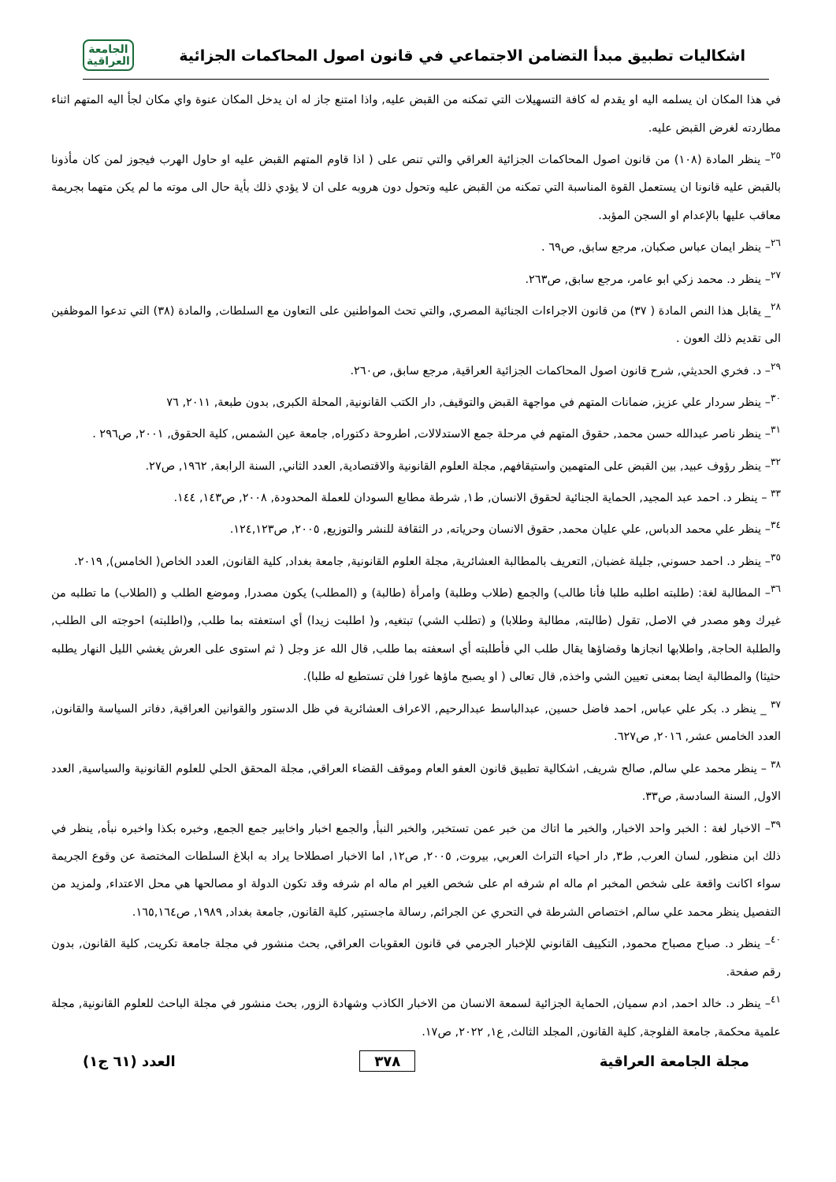اشكاليات تطبيق مبدأ التضامن الاجتماعي في قانون اصول المحاكمات الجزائية
الجامعة
العراقية
في هذا المكان ان يسلمه اليه او يقدم له كافة التسهيلات التي تمكنه من القبض عليه, واذا امتنع جاز له ان يدخل المكان عنوة واي مكان لجأ اليه المتهم اثناء مطاردته لغرض القبض عليه.
<sup>٢٥</sup>– ينظر المادة (١٠٨) من قانون اصول المحاكمات الجزائية العراقي والتي تنص على ( اذا قاوم المتهم القبض عليه او حاول الهرب فيجوز لمن كان مأذونا بالقبض عليه قانونا ان يستعمل القوة المناسبة التي تمكنه من القبض عليه وتحول دون هروبه على ان لا يؤدي ذلك بأية حال الى موته ما لم يكن متهما بجريمة معاقب عليها بالإعدام او السجن المؤبد.
<sup>٢٦</sup>– ينظر ايمان عباس صكبان, مرجع سابق, ص٦٩ .
<sup>٢٧</sup>– ينظر د. محمد زكي ابو عامر، مرجع سابق, ص٢٦٣.
<sup>٢٨</sup>_ يقابل هذا النص المادة ( ٣٧) من قانون الاجراءات الجنائية المصري, والتي تحث المواطنين على التعاون مع السلطات, والمادة (٣٨) التي تدعوا الموظفين الى تقديم ذلك العون .
<sup>٢٩</sup>– د. فخري الحديثي, شرح قانون اصول المحاكمات الجزائية العراقية, مرجع سابق, ص٢٦٠.
<sup>٣٠</sup>– ينظر سردار علي عزيز, ضمانات المتهم في مواجهة القبض والتوقيف, دار الكتب القانونية, المحلة الكبرى, بدون طبعة, ٢٠١١, ٧٦
<sup>٣١</sup>– ينظر ناصر عبدالله حسن محمد, حقوق المتهم في مرحلة جمع الاستدلالات, اطروحة دكتوراه, جامعة عين الشمس, كلية الحقوق, ٢٠٠١, ص٢٩٦ .
<sup>٣٢</sup>– ينظر رؤوف عبيد, بين القبض على المتهمين واستيقافهم, مجلة العلوم القانونية والاقتصادية, العدد الثاني, السنة الرابعة, ١٩٦٢, ص٢٧.
<sup>٣٣</sup> – ينظر د. احمد عبد المجيد, الحماية الجنائية لحقوق الانسان, ط١, شرطة مطابع السودان للعملة المحدودة, ٢٠٠٨, ص١٤٣, ١٤٤.
<sup>٣٤</sup>– ينظر علي محمد الدباس, علي عليان محمد, حقوق الانسان وحرياته, در الثقافة للنشر والتوزيع, ٢٠٠٥, ص١٢٤,١٢٣.
<sup>٣٥</sup>– ينظر د. احمد حسوني, جليلة غضبان, التعريف بالمطالبة العشائرية, مجلة العلوم القانونية, جامعة بغداد, كلية القانون, العدد الخاص( الخامس), ٢٠١٩.
<sup>٣٦</sup>– المطالبة لغة: (طلبته اطلبه طلبا فأنا طالب) والجمع (طلاب وطلبة) وامرأة (طالبة) و (المطلب) يكون مصدرا, وموضع الطلب و (الطلاب) ما تطلبه من غيرك وهو مصدر في الاصل, تقول (طالبته, مطالبة وطلابا) و (تطلب الشي) تبتغيه, و( اطلبت زيدا) أي استعفته بما طلب, و(اطلبته) احوجته الى الطلب, والطلبة الحاجة, واطلابها انجازها وقضاؤها يقال طلب الي فأطلبته أي اسعفته بما طلب, قال الله عز وجل ( ثم استوى على العرش يغشي الليل النهار يطلبه حثيثا) والمطالبة ايضا بمعنى تعيين الشي واخذه, قال تعالى ( او يصبح ماؤها غورا فلن تستطيع له طلبا).
<sup>٣٧</sup> _ ينظر د. بكر علي عباس, احمد فاضل حسين, عبدالباسط عبدالرحيم, الاعراف العشائرية في ظل الدستور والقوانين العراقية, دفاتر السياسة والقانون, العدد الخامس عشر, ٢٠١٦, ص٦٢٧.
<sup>٣٨</sup> – ينظر محمد علي سالم, صالح شريف, اشكالية تطبيق قانون العفو العام وموقف القضاء العراقي, مجلة المحقق الحلي للعلوم القانونية والسياسية, العدد الاول, السنة السادسة, ص٣٣.
<sup>٣٩</sup>– الاخبار لغة : الخبر واحد الاخبار, والخبر ما اتاك من خبر عمن تستخبر, والخبر النبأ, والجمع اخبار واخابير جمع الجمع, وخبره بكذا واخبره نبأه, ينظر في ذلك ابن منظور, لسان العرب, ط٣, دار احياء التراث العربي, بيروت, ٢٠٠٥, ص١٢, اما الاخبار اصطلاحا يراد به ابلاغ السلطات المختصة عن وقوع الجريمة سواء اكانت واقعة على شخص المخبر ام ماله ام شرفه ام على شخص الغير ام ماله ام شرفه وقد تكون الدولة او مصالحها هي محل الاعتداء, ولمزيد من التفصيل ينظر محمد علي سالم, اختصاص الشرطة في التحري عن الجرائم, رسالة ماجستير, كلية القانون, جامعة بغداد, ١٩٨٩, ص١٦٥,١٦٤.
<sup>٤٠</sup>– ينظر د. صباح مصباح محمود, التكييف القانوني للإخبار الجرمي في قانون العقوبات العراقي, بحث منشور في مجلة جامعة تكريت, كلية القانون, بدون رقم صفحة.
<sup>٤١</sup>– ينظر د. خالد احمد, ادم سميان, الحماية الجزائية لسمعة الانسان من الاخبار الكاذب وشهادة الزور, بحث منشور في مجلة الباحث للعلوم القانونية, مجلة علمية محكمة, جامعة الفلوجة, كلية القانون, المجلد الثالث, ع١, ٢٠٢٢, ص١٧.
مجلة الجامعة العراقية ٣٧٨ العدد (٦١ ج١)